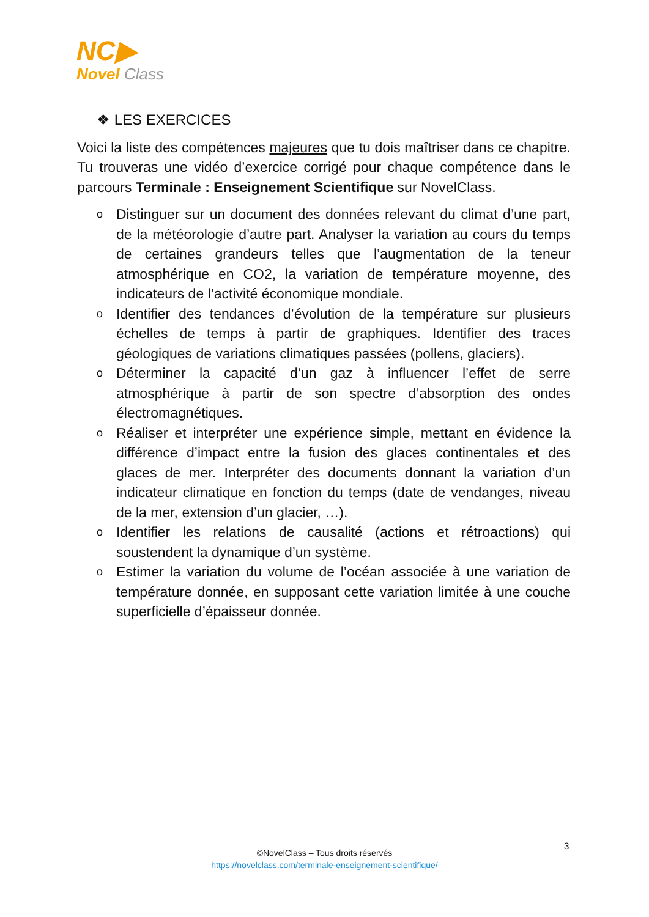NC▶
Novel Class
❖ LES EXERCICES
Voici la liste des compétences majeures que tu dois maîtriser dans ce chapitre. Tu trouveras une vidéo d’exercice corrigé pour chaque compétence dans le parcours Terminale : Enseignement Scientifique sur NovelClass.
o Distinguer sur un document des données relevant du climat d’une part, de la météorologie d’autre part. Analyser la variation au cours du temps de certaines grandeurs telles que l’augmentation de la teneur atmosphérique en CO2, la variation de température moyenne, des indicateurs de l’activité économique mondiale.
o Identifier des tendances d’évolution de la température sur plusieurs échelles de temps à partir de graphiques. Identifier des traces géologiques de variations climatiques passées (pollens, glaciers).
o Déterminer la capacité d’un gaz à influencer l’effet de serre atmosphérique à partir de son spectre d’absorption des ondes électromagnétiques.
o Réaliser et interpréter une expérience simple, mettant en évidence la différence d’impact entre la fusion des glaces continentales et des glaces de mer. Interpréter des documents donnant la variation d’un indicateur climatique en fonction du temps (date de vendanges, niveau de la mer, extension d’un glacier, …).
o Identifier les relations de causalité (actions et rétroactions) qui soustendent la dynamique d’un système.
o Estimer la variation du volume de l’océan associée à une variation de température donnée, en supposant cette variation limitée à une couche superficielle d’épaisseur donnée.
3
©NovelClass – Tous droits réservés
https://novelclass.com/terminale-enseignement-scientifique/